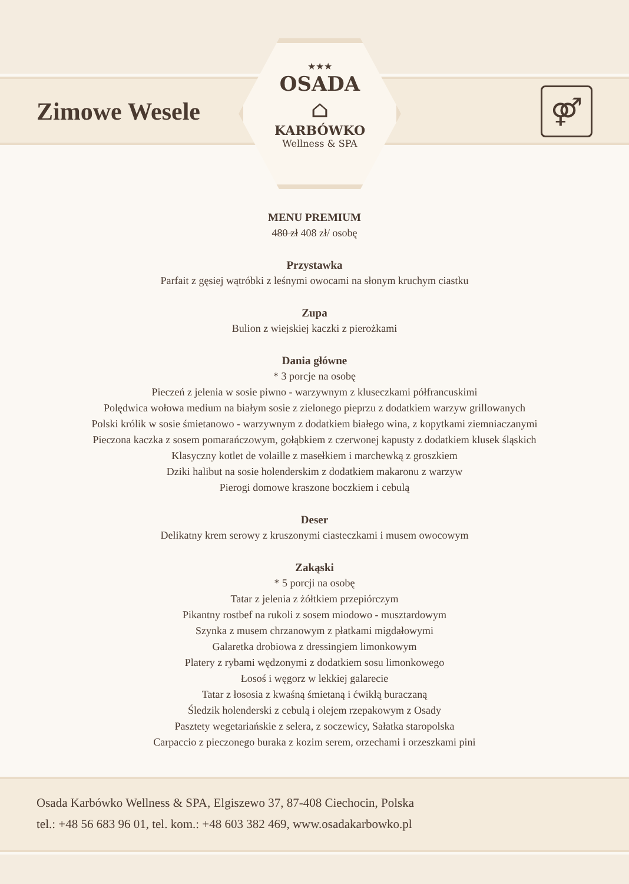Zimowe Wesele
★★★
OSADA
⌂
KARBÓWKO
Wellness & SPA
⚤
MENU PREMIUM
480 zł 408 zł/ osobę
Przystawka
Parfait z gęsiej wątróbki z leśnymi owocami na słonym kruchym ciastku
Zupa
Bulion z wiejskiej kaczki z pierożkami
Dania główne
* 3 porcje na osobę
Pieczeń z jelenia w sosie piwno - warzywnym z kluseczkami półfrancuskimi
Polędwica wołowa medium na białym sosie z zielonego pieprzu z dodatkiem warzyw grillowanych
Polski królik w sosie śmietanowo - warzywnym z dodatkiem białego wina, z kopytkami ziemniaczanymi
Pieczona kaczka z sosem pomarańczowym, gołąbkiem z czerwonej kapusty z dodatkiem klusek śląskich
Klasyczny kotlet de volaille z masełkiem i marchewką z groszkiem
Dziki halibut na sosie holenderskim z dodatkiem makaronu z warzyw
Pierogi domowe kraszone boczkiem i cebulą
Deser
Delikatny krem serowy z kruszonymi ciasteczkami i musem owocowym
Zakąski
* 5 porcji na osobę
Tatar z jelenia z żółtkiem przepiórczym
Pikantny rostbef na rukoli z sosem miodowo - musztardowym
Szynka z musem chrzanowym z płatkami migdałowymi
Galaretka drobiowa z dressingiem limonkowym
Platery z rybami wędzonymi z dodatkiem sosu limonkowego
Łosoś i węgorz w lekkiej galarecie
Tatar z łososia z kwaśną śmietaną i ćwikłą buraczaną
Śledzik holenderski z cebulą i olejem rzepakowym z Osady
Pasztety wegetariańskie z selera, z soczewicy, Sałatka staropolska
Carpaccio z pieczonego buraka z kozim serem, orzechami i orzeszkami pini
Osada Karbówko Wellness & SPA, Elgiszewo 37, 87-408 Ciechocin, Polska
tel.: +48 56 683 96 01, tel. kom.: +48 603 382 469, www.osadakarbowko.pl